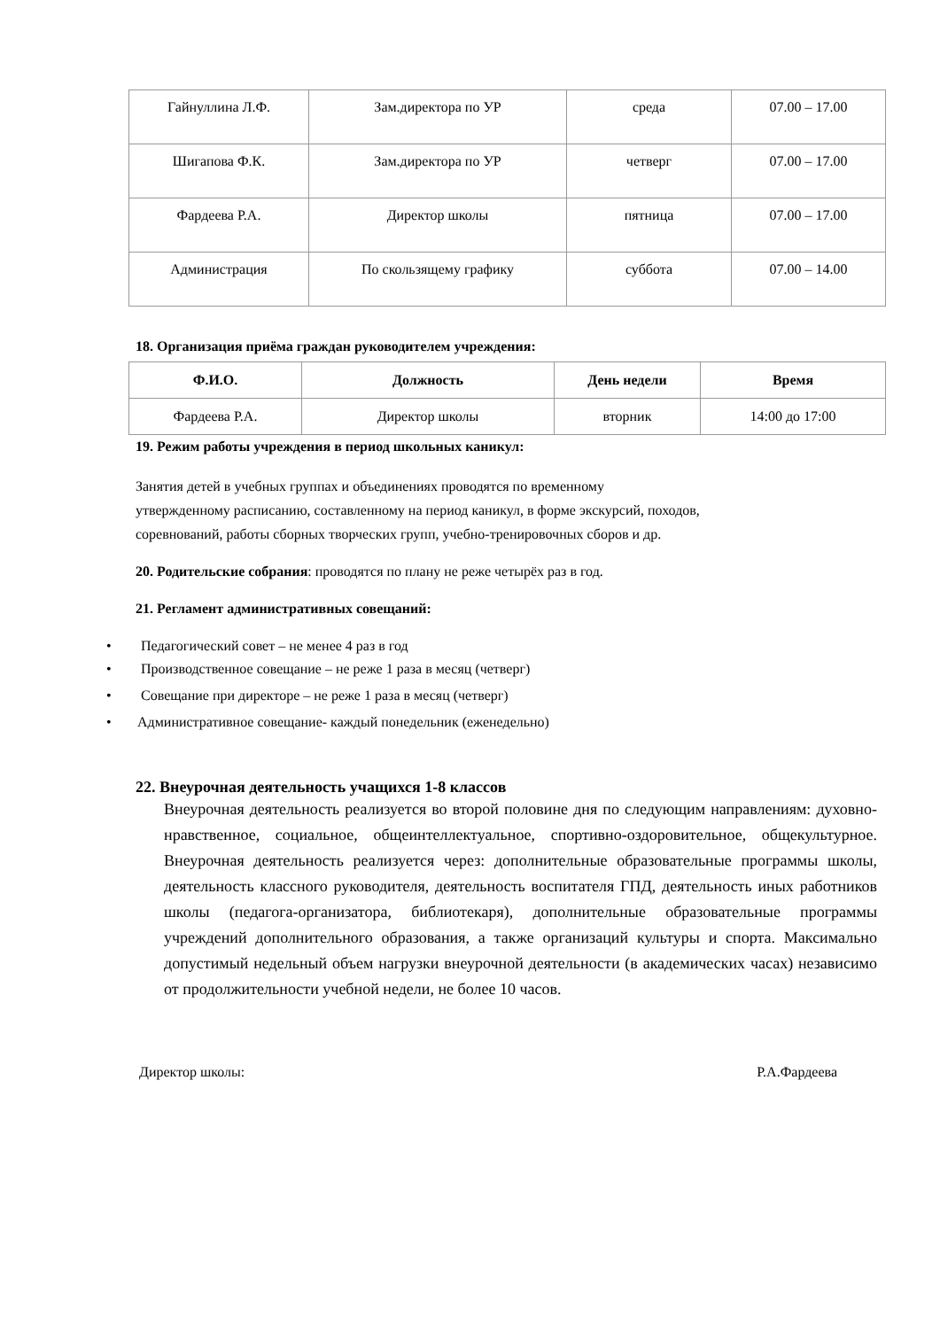| Гайнуллина Л.Ф. | Зам.директора по УР | среда | 07.00 – 17.00 |
| Шигапова Ф.К. | Зам.директора по УР | четверг | 07.00 – 17.00 |
| Фардеева Р.А. | Директор школы | пятница | 07.00 – 17.00 |
| Администрация | По скользящему графику | суббота | 07.00 – 14.00 |
18. Организация приёма граждан руководителем учреждения:
| Ф.И.О. | Должность | День недели | Время |
| --- | --- | --- | --- |
| Фардеева Р.А. | Директор школы | вторник | 14:00 до 17:00 |
19. Режим работы учреждения в период школьных каникул:
Занятия детей в учебных группах и объединениях проводятся по временному
утвержденному расписанию, составленному на период каникул, в форме экскурсий, походов,
соревнований, работы сборных творческих групп, учебно-тренировочных сборов и др.
20. Родительские собрания: проводятся по плану не реже четырёх раз в год.
21. Регламент административных совещаний:
• Педагогический совет – не менее 4 раз в год
• Производственное совещание – не реже 1 раза в месяц (четверг)
• Совещание при директоре – не реже 1 раза в месяц (четверг)
• Административное совещание- каждый понедельник (еженедельно)
22. Внеурочная деятельность учащихся 1-8 классов
Внеурочная деятельность реализуется во второй половине дня по следующим направлениям: духовно-нравственное, социальное, общеинтеллектуальное, спортивно-оздоровительное, общекультурное. Внеурочная деятельность реализуется через: дополнительные образовательные программы школы, деятельность классного руководителя, деятельность воспитателя ГПД, деятельность иных работников школы (педагога-организатора, библиотекаря), дополнительные образовательные программы учреждений дополнительного образования, а также организаций культуры и спорта. Максимально допустимый недельный объем нагрузки внеурочной деятельности (в академических часах) независимо от продолжительности учебной недели, не более 10 часов.
Директор школы: Р.А.Фардеева